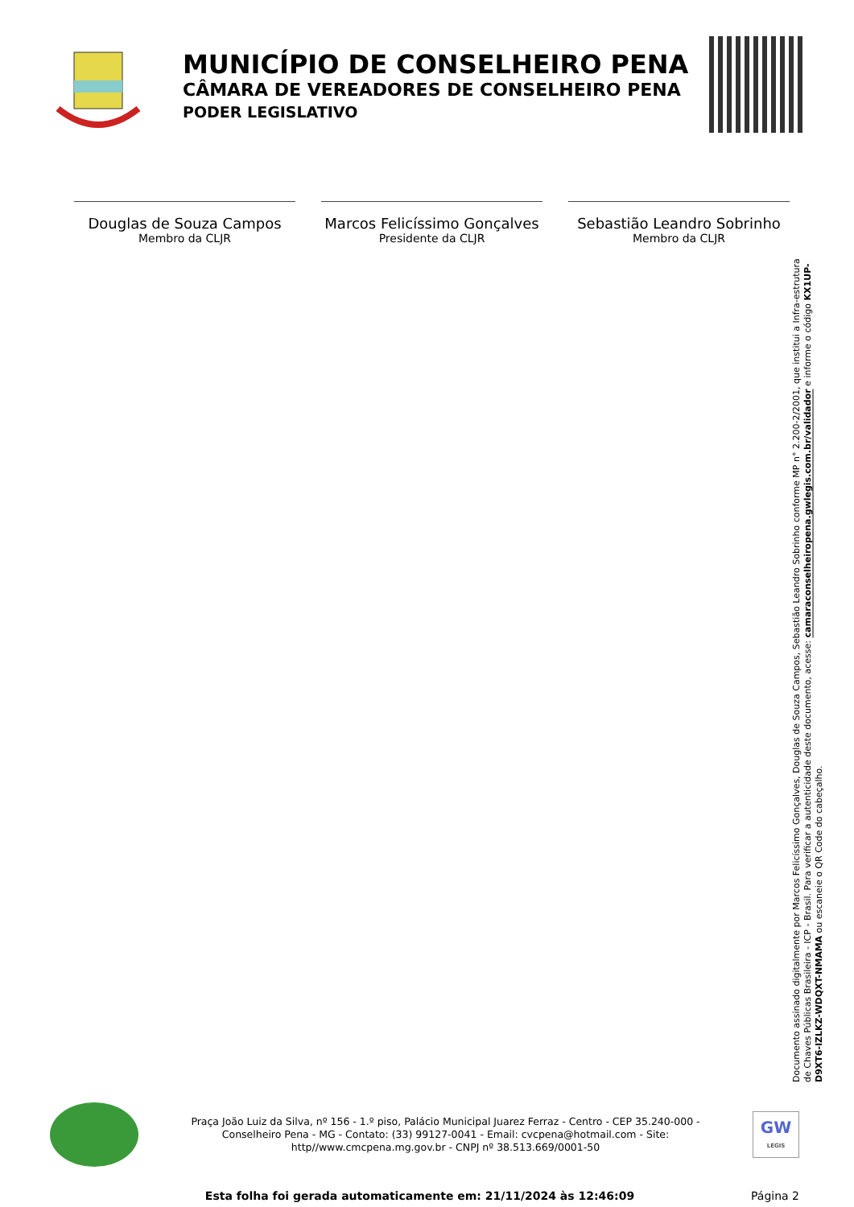MUNICÍPIO DE CONSELHEIRO PENA
CÂMARA DE VEREADORES DE CONSELHEIRO PENA
PODER LEGISLATIVO
Douglas de Souza Campos
Membro da CLJR
Marcos Felicíssimo Gonçalves
Presidente da CLJR
Sebastião Leandro Sobrinho
Membro da CLJR
Documento assinado digitalmente por Marcos Felicíssimo Gonçalves, Douglas de Souza Campos, Sebastião Leandro Sobrinho conforme MP n° 2.200-2/2001, que institui a Infra-estrutura de Chaves Públicas Brasileira - ICP - Brasil. Para verificar a autenticidade deste documento, acesse: camaraconselheiropena.gwlegis.com.br/validador e informe o código KX1UP-D9XT6-IZLKZ-WDQXT-NMAMA ou escaneie o QR Code do cabeçalho.
Praça João Luiz da Silva, nº 156 - 1.º piso, Palácio Municipal Juarez Ferraz - Centro - CEP 35.240-000 - Conselheiro Pena - MG - Contato: (33) 99127-0041 - Email: cvcpena@hotmail.com - Site: http//www.cmcpena.mg.gov.br - CNPJ nº 38.513.669/0001-50
GW
LEGIS
Esta folha foi gerada automaticamente em: 21/11/2024 às 12:46:09 Página 2